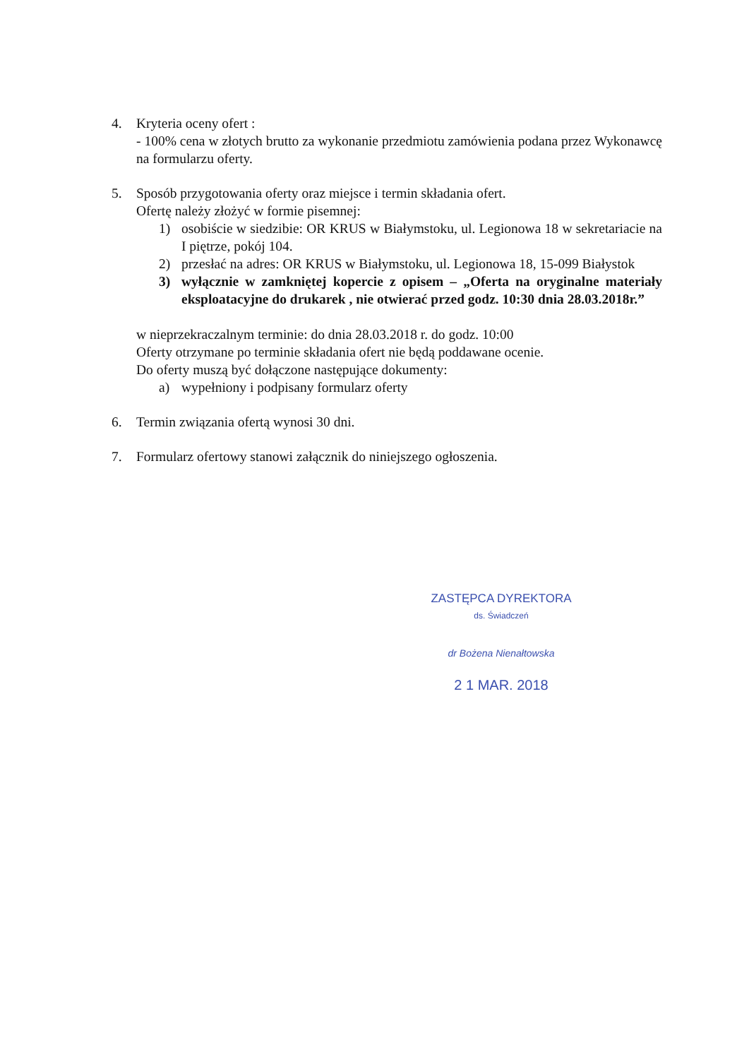4. Kryteria oceny ofert :
- 100% cena w złotych brutto za wykonanie przedmiotu zamówienia podana przez Wykonawcę na formularzu oferty.
5. Sposób przygotowania oferty oraz miejsce i termin składania ofert.
Ofertę należy złożyć w formie pisemnej:
1) osobiście w siedzibie: OR KRUS w Białymstoku, ul. Legionowa 18 w sekretariacie na I piętrze, pokój 104.
2) przesłać na adres: OR KRUS w Białymstoku, ul. Legionowa 18, 15-099 Białystok
3) wyłącznie w zamkniętej kopercie z opisem – „Oferta na oryginalne materiały eksploatacyjne do drukarek , nie otwierać przed godz. 10:30 dnia 28.03.2018r.”
w nieprzekraczalnym terminie: do dnia 28.03.2018 r. do godz. 10:00
Oferty otrzymane po terminie składania ofert nie będą poddawane ocenie.
Do oferty muszą być dołączone następujące dokumenty:
a) wypełniony i podpisany formularz oferty
6. Termin związania ofertą wynosi 30 dni.
7. Formularz ofertowy stanowi załącznik do niniejszego ogłoszenia.
ZASTĘPCA DYREKTORA
ds. Świadczeń
dr Bożena Nienałtowska
2 1 MAR. 2018